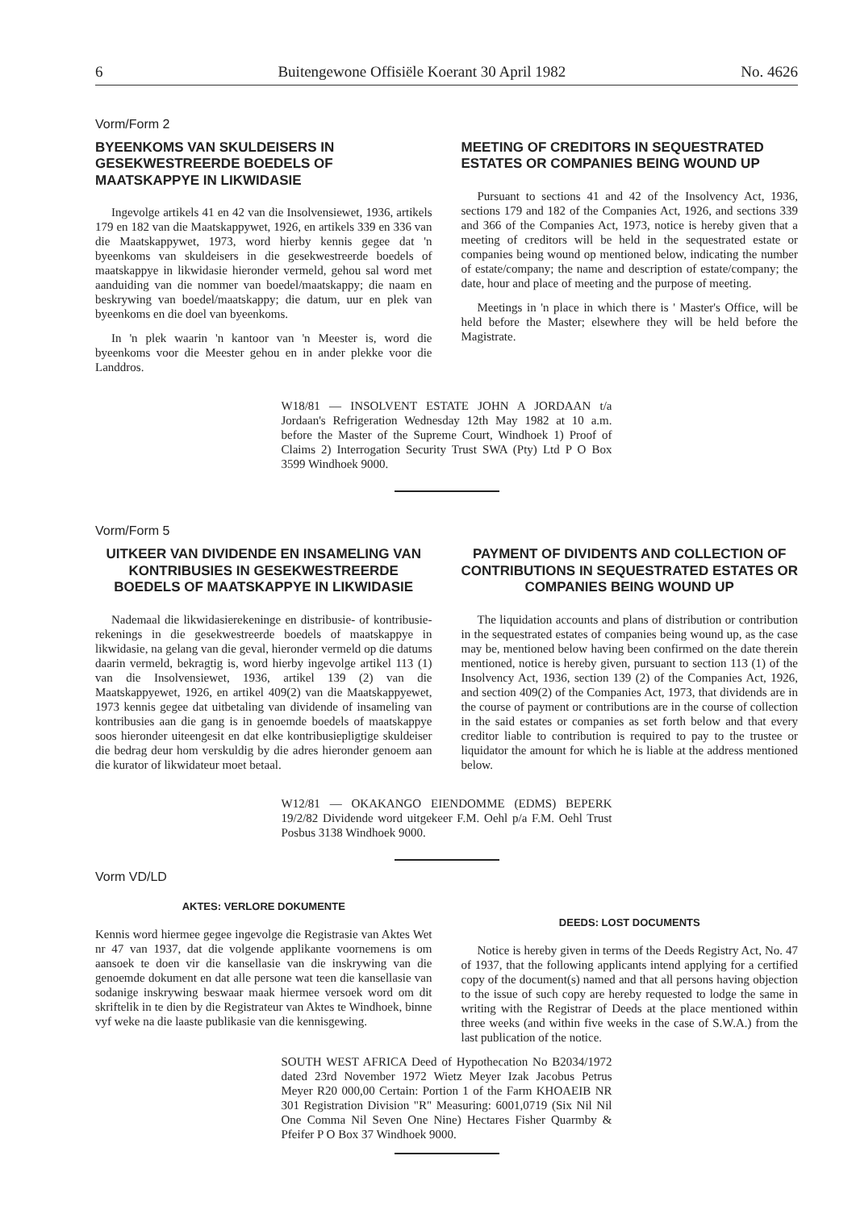6 Buitengewone Offisiële Koerant 30 April 1982 No. 4626
Vorm/Form 2
BYEENKOMS VAN SKULDEISERS IN GESEKWESTREERDE BOEDELS OF MAATSKAPPYE IN LIKWIDASIE
Ingevolge artikels 41 en 42 van die Insolvensiewet, 1936, artikels 179 en 182 van die Maatskappywet, 1926, en artikels 339 en 336 van die Maatskappywet, 1973, word hierby kennis gegee dat 'n byeenkoms van skuldeisers in die gesekwestreerde boedels of maatskappye in likwidasie hieronder vermeld, gehou sal word met aanduiding van die nommer van boedel/maatskappy; die naam en beskrywing van boedel/maatskappy; die datum, uur en plek van byeenkoms en die doel van byeenkoms.
In 'n plek waarin 'n kantoor van 'n Meester is, word die byeenkoms voor die Meester gehou en in ander plekke voor die Landdros.
MEETING OF CREDITORS IN SEQUESTRATED ESTATES OR COMPANIES BEING WOUND UP
Pursuant to sections 41 and 42 of the Insolvency Act, 1936, sections 179 and 182 of the Companies Act, 1926, and sections 339 and 366 of the Companies Act, 1973, notice is hereby given that a meeting of creditors will be held in the sequestrated estate or companies being wound op mentioned below, indicating the number of estate/company; the name and description of estate/company; the date, hour and place of meeting and the purpose of meeting.
Meetings in 'n place in which there is ' Master's Office, will be held before the Master; elsewhere they will be held before the Magistrate.
W18/81 — INSOLVENT ESTATE JOHN A JORDAAN t/a Jordaan's Refrigeration Wednesday 12th May 1982 at 10 a.m. before the Master of the Supreme Court, Windhoek 1) Proof of Claims 2) Interrogation Security Trust SWA (Pty) Ltd P O Box 3599 Windhoek 9000.
Vorm/Form 5
UITKEER VAN DIVIDENDE EN INSAMELING VAN KONTRIBUSIES IN GESEKWESTREERDE BOEDELS OF MAATSKAPPYE IN LIKWIDASIE
Nademaal die likwidasierekeninge en distribusie- of kontribusie-rekenings in die gesekwestreerde boedels of maatskappye in likwidasie, na gelang van die geval, hieronder vermeld op die datums daarin vermeld, bekragtig is, word hierby ingevolge artikel 113 (1) van die Insolvensiewet, 1936, artikel 139 (2) van die Maatskappyewet, 1926, en artikel 409(2) van die Maatskappyewet, 1973 kennis gegee dat uitbetaling van dividende of insameling van kontribusies aan die gang is in genoemde boedels of maatskappye soos hieronder uiteengesit en dat elke kontribusiepligtige skuldeiser die bedrag deur hom verskuldig by die adres hieronder genoem aan die kurator of likwidateur moet betaal.
PAYMENT OF DIVIDENTS AND COLLECTION OF CONTRIBUTIONS IN SEQUESTRATED ESTATES OR COMPANIES BEING WOUND UP
The liquidation accounts and plans of distribution or contribution in the sequestrated estates of companies being wound up, as the case may be, mentioned below having been confirmed on the date therein mentioned, notice is hereby given, pursuant to section 113 (1) of the Insolvency Act, 1936, section 139 (2) of the Companies Act, 1926, and section 409(2) of the Companies Act, 1973, that dividends are in the course of payment or contributions are in the course of collection in the said estates or companies as set forth below and that every creditor liable to contribution is required to pay to the trustee or liquidator the amount for which he is liable at the address mentioned below.
W12/81 — OKAKANGO EIENDOMME (EDMS) BEPERK 19/2/82 Dividende word uitgekeer F.M. Oehl p/a F.M. Oehl Trust Posbus 3138 Windhoek 9000.
Vorm VD/LD
AKTES: VERLORE DOKUMENTE
Kennis word hiermee gegee ingevolge die Registrasie van Aktes Wet nr 47 van 1937, dat die volgende applikante voornemens is om aansoek te doen vir die kansellasie van die inskrywing van die genoemde dokument en dat alle persone wat teen die kansellasie van sodanige inskrywing beswaar maak hiermee versoek word om dit skriftelik in te dien by die Registrateur van Aktes te Windhoek, binne vyf weke na die laaste publikasie van die kennisgewing.
DEEDS: LOST DOCUMENTS
Notice is hereby given in terms of the Deeds Registry Act, No. 47 of 1937, that the following applicants intend applying for a certified copy of the document(s) named and that all persons having objection to the issue of such copy are hereby requested to lodge the same in writing with the Registrar of Deeds at the place mentioned within three weeks (and within five weeks in the case of S.W.A.) from the last publication of the notice.
SOUTH WEST AFRICA Deed of Hypothecation No B2034/1972 dated 23rd November 1972 Wietz Meyer Izak Jacobus Petrus Meyer R20 000,00 Certain: Portion 1 of the Farm KHOAEIB NR 301 Registration Division "R" Measuring: 6001,0719 (Six Nil Nil One Comma Nil Seven One Nine) Hectares Fisher Quarmby & Pfeifer P O Box 37 Windhoek 9000.